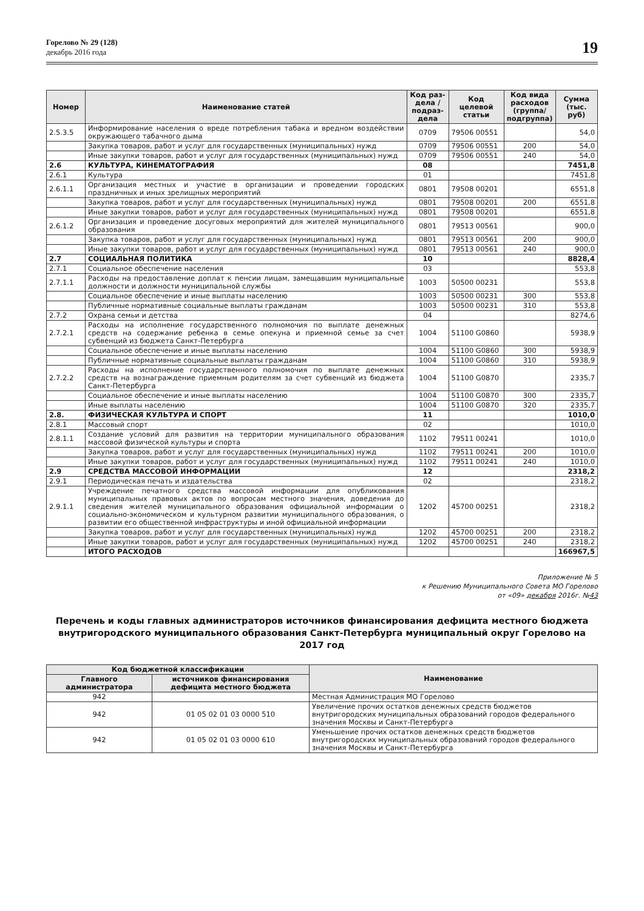Горелово № 29 (128)
декабрь 2016 года
19
| Номер | Наименование статей | Код раз-дела / подраз-дела | Код целевой статьи | Код вида расходов (группа/ подгруппа) | Сумма (тыс. руб) |
| --- | --- | --- | --- | --- | --- |
| 2.5.3.5 | Информирование населения о вреде потребления табака и вредном воздействии окружающего табачного дыма | 0709 | 79506 00551 | | 54,0 |
| | Закупка товаров, работ и услуг для государственных (муниципальных) нужд | 0709 | 79506 00551 | 200 | 54,0 |
| | Иные закупки товаров, работ и услуг для государственных (муниципальных) нужд | 0709 | 79506 00551 | 240 | 54,0 |
| 2.6 | КУЛЬТУРА, КИНЕМАТОГРАФИЯ | 08 | | | 7451,8 |
| 2.6.1 | Культура | 01 | | | 7451,8 |
| 2.6.1.1 | Организация местных и участие в организации и проведении городских праздничных и иных зрелищных мероприятий | 0801 | 79508 00201 | | 6551,8 |
| | Закупка товаров, работ и услуг для государственных (муниципальных) нужд | 0801 | 79508 00201 | 200 | 6551,8 |
| | Иные закупки товаров, работ и услуг для государственных (муниципальных) нужд | 0801 | 79508 00201 | | 6551,8 |
| 2.6.1.2 | Организация и проведение досуговых мероприятий для жителей муниципального образования | 0801 | 79513 00561 | | 900,0 |
| | Закупка товаров, работ и услуг для государственных (муниципальных) нужд | 0801 | 79513 00561 | 200 | 900,0 |
| | Иные закупки товаров, работ и услуг для государственных (муниципальных) нужд | 0801 | 79513 00561 | 240 | 900,0 |
| 2.7 | СОЦИАЛЬНАЯ ПОЛИТИКА | 10 | | | 8828,4 |
| 2.7.1 | Социальное обеспечение населения | 03 | | | 553,8 |
| 2.7.1.1 | Расходы на предоставление доплат к пенсии лицам, замещавшим муниципальные должности и должности муниципальной службы | 1003 | 50500 00231 | | 553,8 |
| | Социальное обеспечение и иные выплаты населению | 1003 | 50500 00231 | 300 | 553,8 |
| | Публичные нормативные социальные выплаты гражданам | 1003 | 50500 00231 | 310 | 553,8 |
| 2.7.2 | Охрана семьи и детства | 04 | | | 8274,6 |
| 2.7.2.1 | Расходы на исполнение государственного полномочия по выплате денежных средств на содержание ребенка в семье опекуна и приемной семье за счет субвенций из бюджета Санкт-Петербурга | 1004 | 51100 G0860 | | 5938,9 |
| | Социальное обеспечение и иные выплаты населению | 1004 | 51100 G0860 | 300 | 5938,9 |
| | Публичные нормативные социальные выплаты гражданам | 1004 | 51100 G0860 | 310 | 5938,9 |
| 2.7.2.2 | Расходы на исполнение государственного полномочия по выплате денежных средств на вознаграждение приемным родителям за счет субвенций из бюджета Санкт-Петербурга | 1004 | 51100 G0870 | | 2335,7 |
| | Социальное обеспечение и иные выплаты населению | 1004 | 51100 G0870 | 300 | 2335,7 |
| | Иные выплаты населению | 1004 | 51100 G0870 | 320 | 2335,7 |
| 2.8. | ФИЗИЧЕСКАЯ КУЛЬТУРА И СПОРТ | 11 | | | 1010,0 |
| 2.8.1 | Массовый спорт | 02 | | | 1010,0 |
| 2.8.1.1 | Создание условий для развития на территории муниципального образования массовой физической культуры и спорта | 1102 | 79511 00241 | | 1010,0 |
| | Закупка товаров, работ и услуг для государственных (муниципальных) нужд | 1102 | 79511 00241 | 200 | 1010,0 |
| | Иные закупки товаров, работ и услуг для государственных (муниципальных) нужд | 1102 | 79511 00241 | 240 | 1010,0 |
| 2.9 | СРЕДСТВА МАССОВОЙ ИНФОРМАЦИИ | 12 | | | 2318,2 |
| 2.9.1 | Периодическая печать и издательства | 02 | | | 2318,2 |
| 2.9.1.1 | Учреждение печатного средства массовой информации для опубликования муниципальных правовых актов по вопросам местного значения, доведения до сведения жителей муниципального образования официальной информации о социально-экономическом и культурном развитии муниципального образования, о развитии его общественной инфраструктуры и иной официальной информации | 1202 | 45700 00251 | | 2318,2 |
| | Закупка товаров, работ и услуг для государственных (муниципальных) нужд | 1202 | 45700 00251 | 200 | 2318,2 |
| | Иные закупки товаров, работ и услуг для государственных (муниципальных) нужд | 1202 | 45700 00251 | 240 | 2318,2 |
| | ИТОГО РАСХОДОВ | | | | 166967,5 |
Приложение № 5
к Решению Муниципального Совета МО Горелово
от «09» декабря 2016г. №43
Перечень и коды главных администраторов источников финансирования дефицита местного бюджета внутригородского муниципального образования Санкт-Петербурга муниципальный округ Горелово на 2017 год
| Код бюджетной классификации | | Наименование |
| --- | --- | --- |
| Главного администратора | источников финансирования дефицита местного бюджета | |
| 942 | | Местная Администрация МО Горелово |
| 942 | 01 05 02 01 03 0000 510 | Увеличение прочих остатков денежных средств бюджетов внутригородских муниципальных образований городов федерального значения Москвы и Санкт-Петербурга |
| 942 | 01 05 02 01 03 0000 610 | Уменьшение прочих остатков денежных средств бюджетов внутригородских муниципальных образований городов федерального значения Москвы и Санкт-Петербурга |